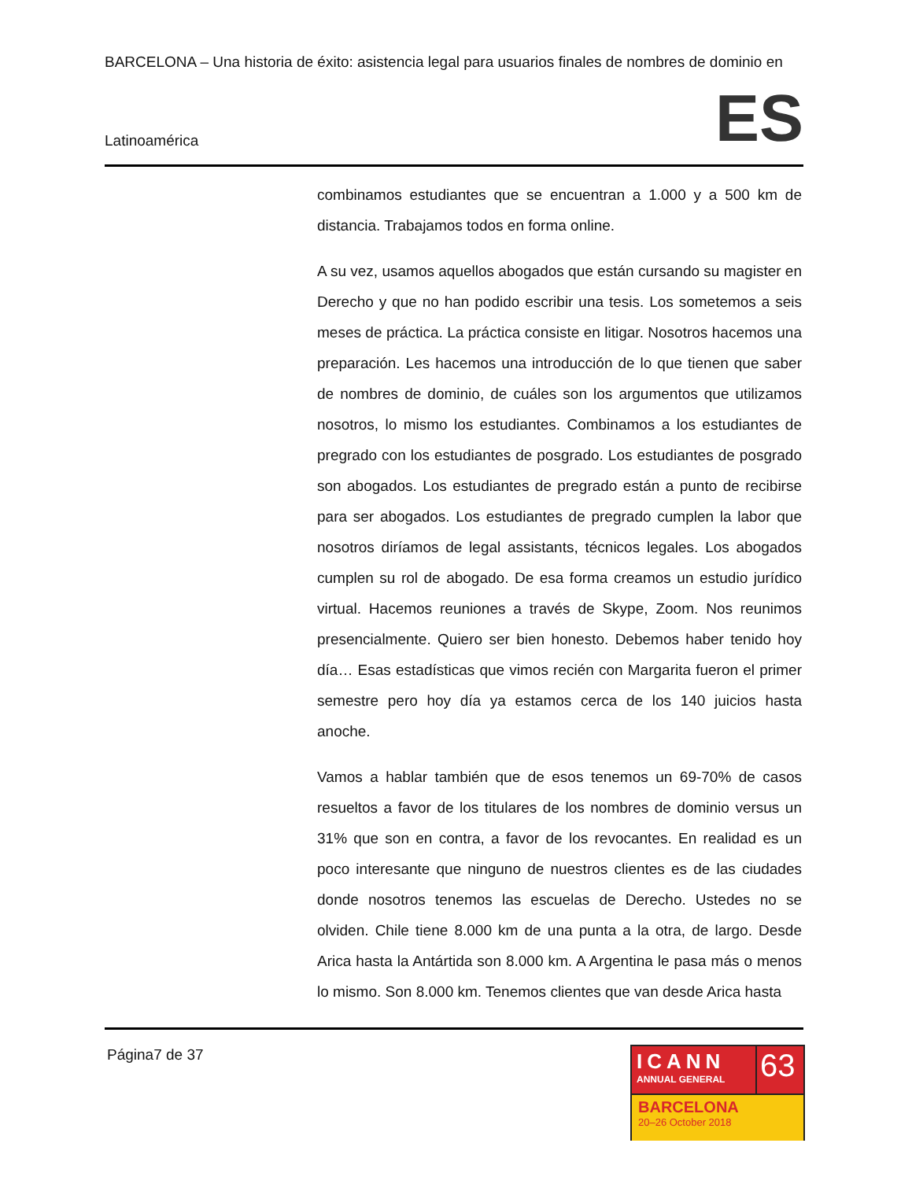BARCELONA – Una historia de éxito: asistencia legal para usuarios finales de nombres de dominio en
Latinoamérica ES
combinamos estudiantes que se encuentran a 1.000 y a 500 km de distancia. Trabajamos todos en forma online.
A su vez, usamos aquellos abogados que están cursando su magister en Derecho y que no han podido escribir una tesis. Los sometemos a seis meses de práctica. La práctica consiste en litigar. Nosotros hacemos una preparación. Les hacemos una introducción de lo que tienen que saber de nombres de dominio, de cuáles son los argumentos que utilizamos nosotros, lo mismo los estudiantes. Combinamos a los estudiantes de pregrado con los estudiantes de posgrado. Los estudiantes de posgrado son abogados. Los estudiantes de pregrado están a punto de recibirse para ser abogados. Los estudiantes de pregrado cumplen la labor que nosotros diríamos de legal assistants, técnicos legales. Los abogados cumplen su rol de abogado. De esa forma creamos un estudio jurídico virtual. Hacemos reuniones a través de Skype, Zoom. Nos reunimos presencialmente. Quiero ser bien honesto. Debemos haber tenido hoy día… Esas estadísticas que vimos recién con Margarita fueron el primer semestre pero hoy día ya estamos cerca de los 140 juicios hasta anoche.
Vamos a hablar también que de esos tenemos un 69-70% de casos resueltos a favor de los titulares de los nombres de dominio versus un 31% que son en contra, a favor de los revocantes. En realidad es un poco interesante que ninguno de nuestros clientes es de las ciudades donde nosotros tenemos las escuelas de Derecho. Ustedes no se olviden. Chile tiene 8.000 km de una punta a la otra, de largo. Desde Arica hasta la Antártida son 8.000 km. A Argentina le pasa más o menos lo mismo. Son 8.000 km. Tenemos clientes que van desde Arica hasta
Página7 de 37
ICANN
ANNUAL GENERAL
63
BARCELONA
20–26 October 2018